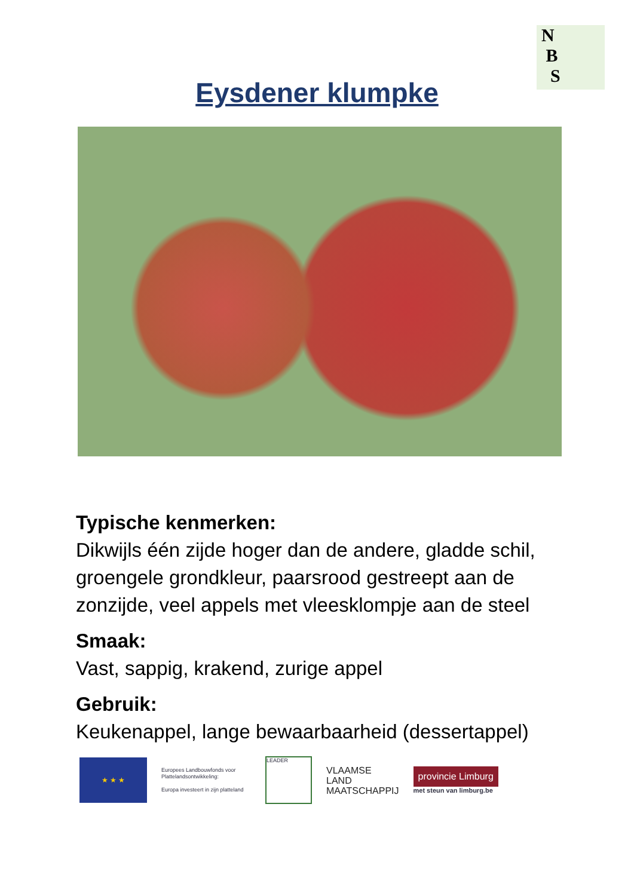N
B
S
Eysdener klumpke
Typische kenmerken:
Dikwijls één zijde hoger dan de andere, gladde schil, groengele grondkleur, paarsrood gestreept aan de zonzijde, veel appels met vleesklompje aan de steel
Smaak:
Vast, sappig, krakend, zurige appel
Gebruik:
Keukenappel, lange bewaarbaarheid (dessertappel)
★ ★ ★
Europees Landbouwfonds voor Plattelandsontwikkeling:
Europa investeert in zijn platteland
LEADER
VLAAMSE
LAND
MAATSCHAPPIJ
provincie Limburg
met steun van limburg.be